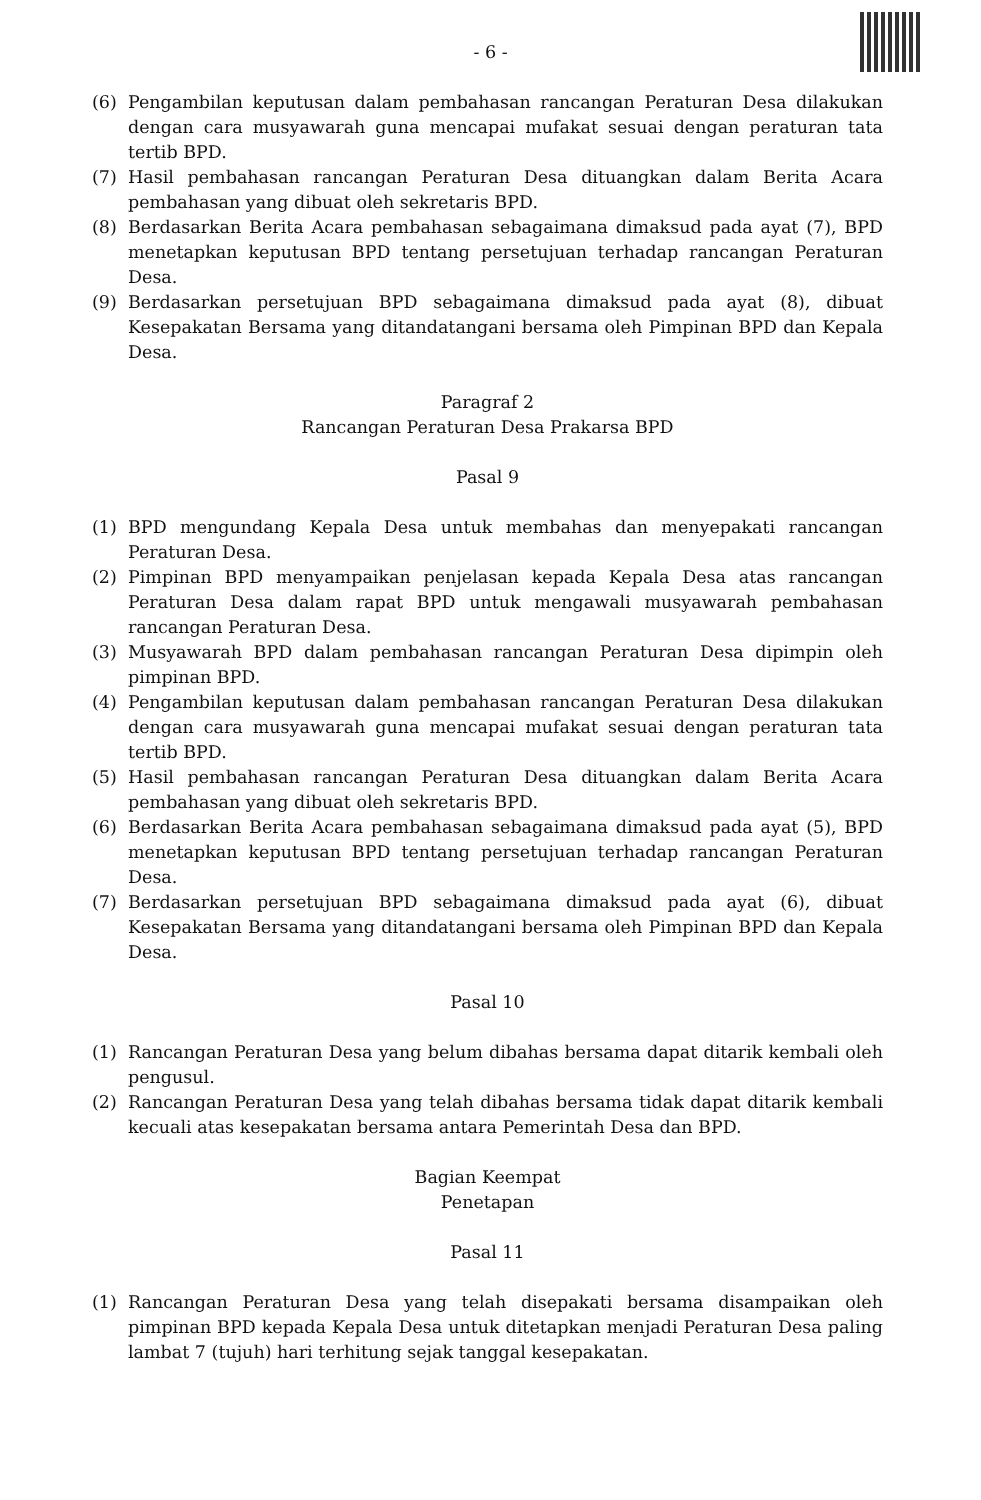- 6 -
(6) Pengambilan keputusan dalam pembahasan rancangan Peraturan Desa dilakukan dengan cara musyawarah guna mencapai mufakat sesuai dengan peraturan tata tertib BPD.
(7) Hasil pembahasan rancangan Peraturan Desa dituangkan dalam Berita Acara pembahasan yang dibuat oleh sekretaris BPD.
(8) Berdasarkan Berita Acara pembahasan sebagaimana dimaksud pada ayat (7), BPD menetapkan keputusan BPD tentang persetujuan terhadap rancangan Peraturan Desa.
(9) Berdasarkan persetujuan BPD sebagaimana dimaksud pada ayat (8), dibuat Kesepakatan Bersama yang ditandatangani bersama oleh Pimpinan BPD dan Kepala Desa.
Paragraf 2
Rancangan Peraturan Desa Prakarsa BPD
Pasal 9
(1) BPD mengundang Kepala Desa untuk membahas dan menyepakati rancangan Peraturan Desa.
(2) Pimpinan BPD menyampaikan penjelasan kepada Kepala Desa atas rancangan Peraturan Desa dalam rapat BPD untuk mengawali musyawarah pembahasan rancangan Peraturan Desa.
(3) Musyawarah BPD dalam pembahasan rancangan Peraturan Desa dipimpin oleh pimpinan BPD.
(4) Pengambilan keputusan dalam pembahasan rancangan Peraturan Desa dilakukan dengan cara musyawarah guna mencapai mufakat sesuai dengan peraturan tata tertib BPD.
(5) Hasil pembahasan rancangan Peraturan Desa dituangkan dalam Berita Acara pembahasan yang dibuat oleh sekretaris BPD.
(6) Berdasarkan Berita Acara pembahasan sebagaimana dimaksud pada ayat (5), BPD menetapkan keputusan BPD tentang persetujuan terhadap rancangan Peraturan Desa.
(7) Berdasarkan persetujuan BPD sebagaimana dimaksud pada ayat (6), dibuat Kesepakatan Bersama yang ditandatangani bersama oleh Pimpinan BPD dan Kepala Desa.
Pasal 10
(1) Rancangan Peraturan Desa yang belum dibahas bersama dapat ditarik kembali oleh pengusul.
(2) Rancangan Peraturan Desa yang telah dibahas bersama tidak dapat ditarik kembali kecuali atas kesepakatan bersama antara Pemerintah Desa dan BPD.
Bagian Keempat
Penetapan
Pasal 11
(1) Rancangan Peraturan Desa yang telah disepakati bersama disampaikan oleh pimpinan BPD kepada Kepala Desa untuk ditetapkan menjadi Peraturan Desa paling lambat 7 (tujuh) hari terhitung sejak tanggal kesepakatan.